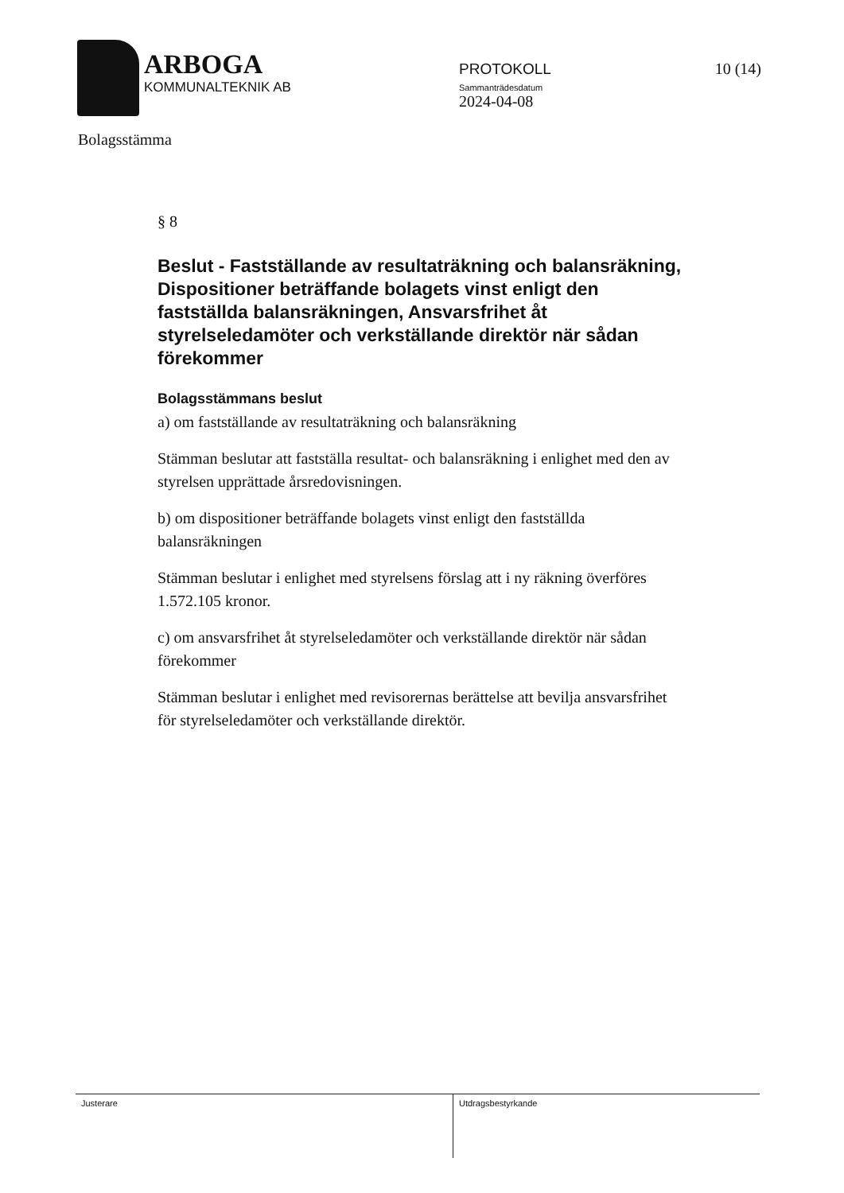ARBOGA
KOMMUNALTEKNIK AB
PROTOKOLL
Sammanträdesdatum
2024-04-08
10 (14)
Bolagsstämma
§ 8
Beslut - Fastställande av resultaträkning och balansräkning, Dispositioner beträffande bolagets vinst enligt den fastställda balansräkningen, Ansvarsfrihet åt styrelseledamöter och verkställande direktör när sådan förekommer
Bolagsstämmans beslut
a) om fastställande av resultaträkning och balansräkning
Stämman beslutar att fastställa resultat- och balansräkning i enlighet med den av styrelsen upprättade årsredovisningen.
b) om dispositioner beträffande bolagets vinst enligt den fastställda balansräkningen
Stämman beslutar i enlighet med styrelsens förslag att i ny räkning överföres 1.572.105 kronor.
c) om ansvarsfrihet åt styrelseledamöter och verkställande direktör när sådan förekommer
Stämman beslutar i enlighet med revisorernas berättelse att bevilja ansvarsfrihet för styrelseledamöter och verkställande direktör.
Justerare Utdragsbestyrkande